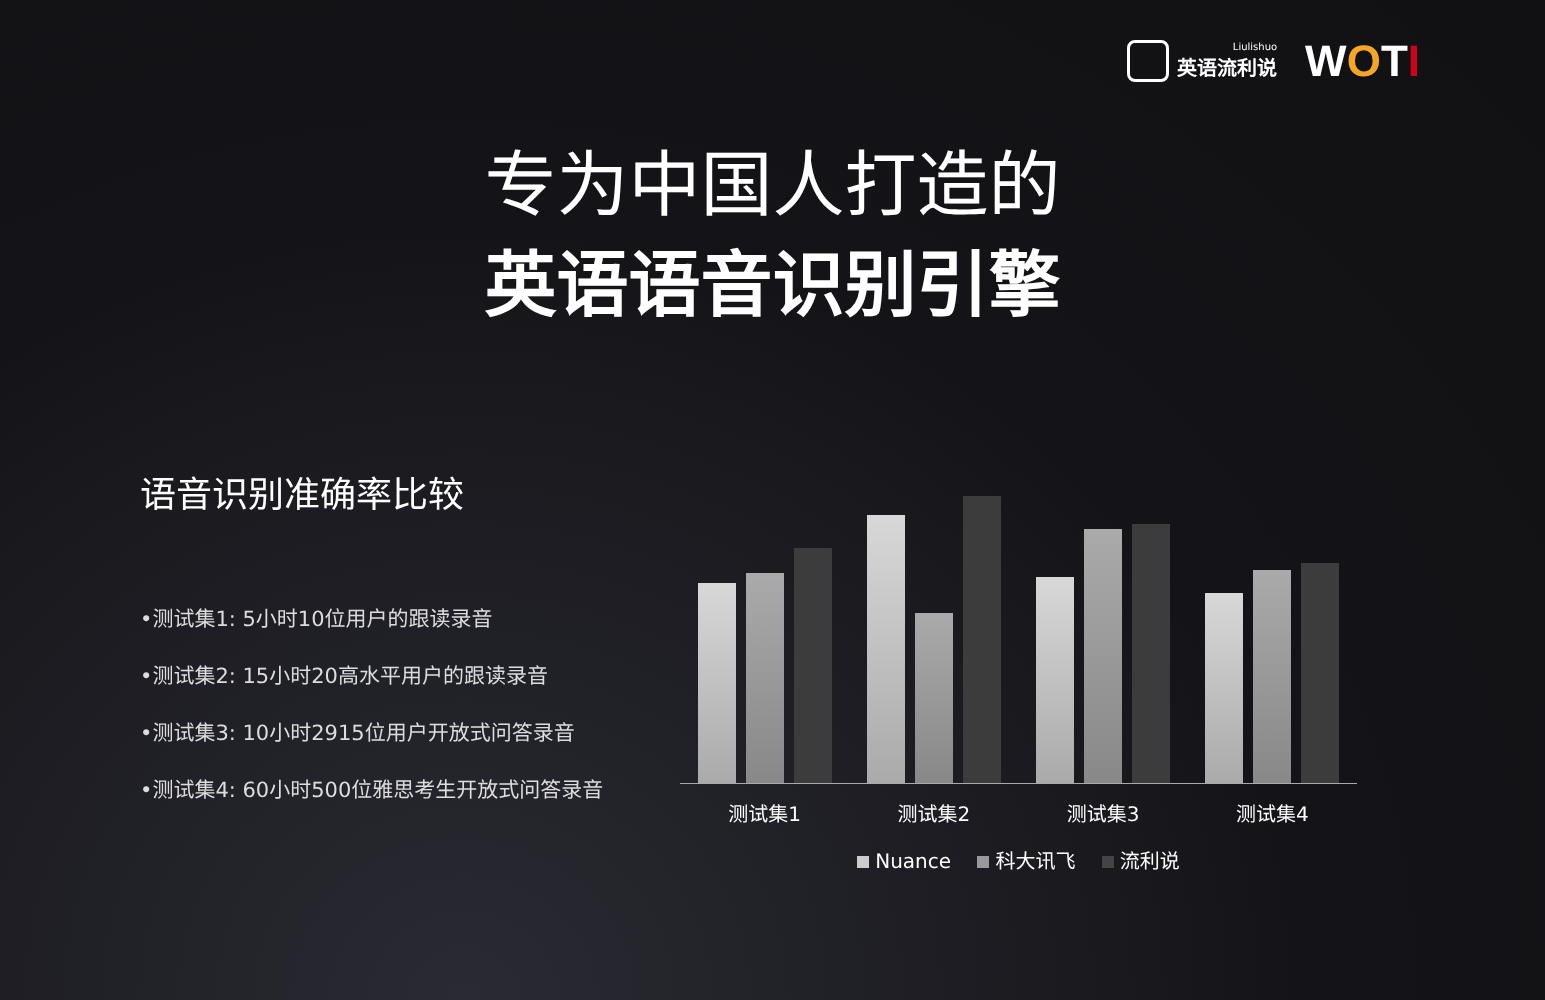Liulishuo
英语流利说
WOTI
专为中国人打造的
英语语音识别引擎
语音识别准确率比较
•测试集1: 5小时10位用户的跟读录音
•测试集2: 15小时20高水平用户的跟读录音
•测试集3: 10小时2915位用户开放式问答录音
•测试集4: 60小时500位雅思考生开放式问答录音
测试集1 测试集2 测试集3 测试集4
Nuance 科大讯飞 流利说